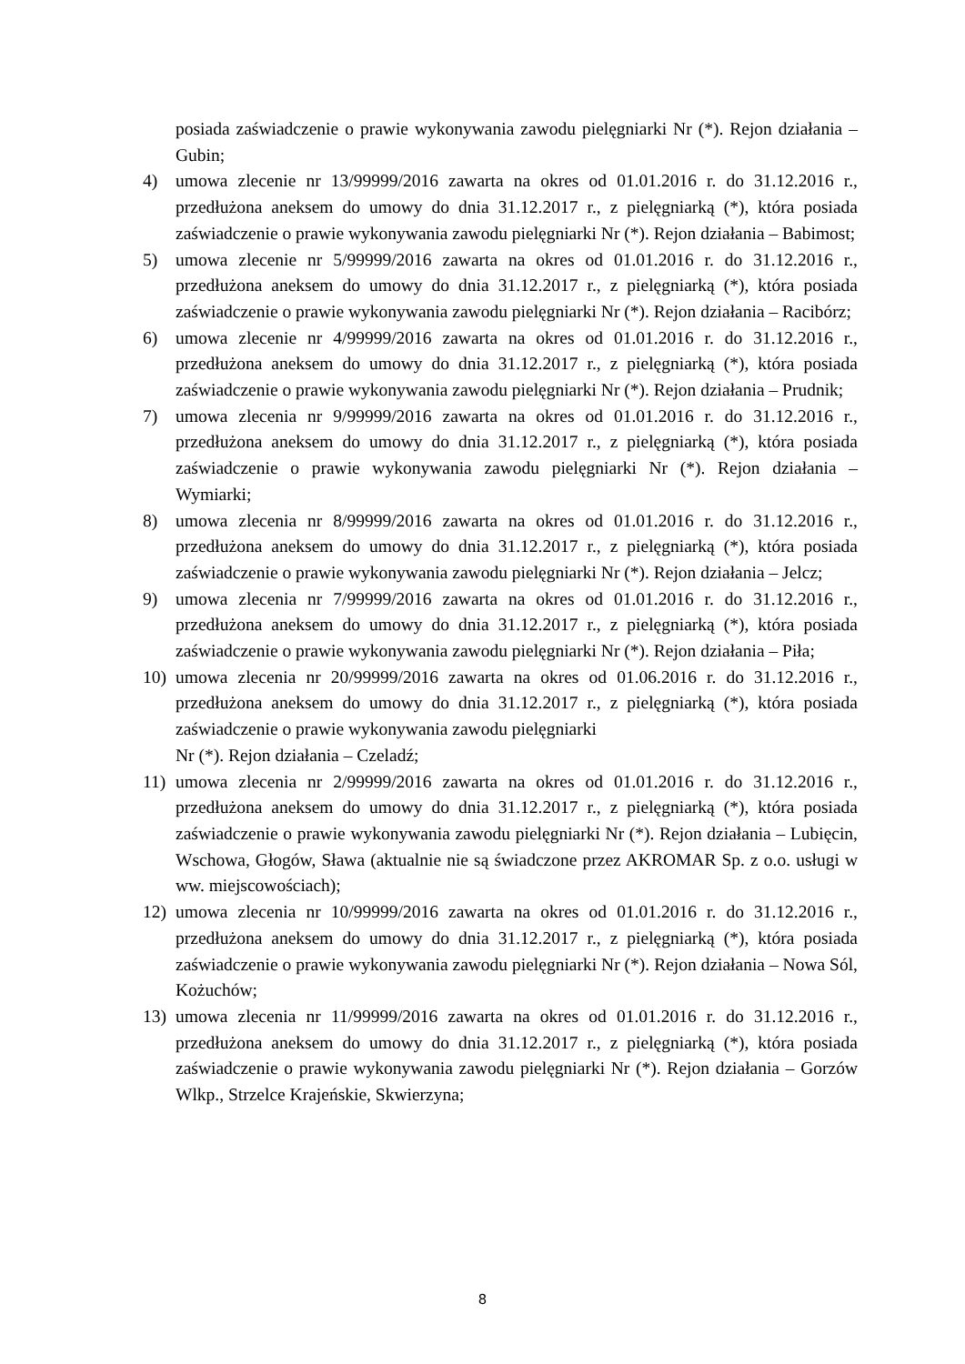posiada zaświadczenie o prawie wykonywania zawodu pielęgniarki Nr (*). Rejon działania – Gubin;
4) umowa zlecenie nr 13/99999/2016 zawarta na okres od 01.01.2016 r. do 31.12.2016 r., przedłużona aneksem do umowy do dnia 31.12.2017 r., z pielęgniarką (*), która posiada zaświadczenie o prawie wykonywania zawodu pielęgniarki Nr (*). Rejon działania – Babimost;
5) umowa zlecenie nr 5/99999/2016 zawarta na okres od 01.01.2016 r. do 31.12.2016 r., przedłużona aneksem do umowy do dnia 31.12.2017 r., z pielęgniarką (*), która posiada zaświadczenie o prawie wykonywania zawodu pielęgniarki Nr (*). Rejon działania – Racibórz;
6) umowa zlecenie nr 4/99999/2016 zawarta na okres od 01.01.2016 r. do 31.12.2016 r., przedłużona aneksem do umowy do dnia 31.12.2017 r., z pielęgniarką (*), która posiada zaświadczenie o prawie wykonywania zawodu pielęgniarki Nr (*). Rejon działania – Prudnik;
7) umowa zlecenia nr 9/99999/2016 zawarta na okres od 01.01.2016 r. do 31.12.2016 r., przedłużona aneksem do umowy do dnia 31.12.2017 r., z pielęgniarką (*), która posiada zaświadczenie o prawie wykonywania zawodu pielęgniarki Nr (*). Rejon działania – Wymiarki;
8) umowa zlecenia nr 8/99999/2016 zawarta na okres od 01.01.2016 r. do 31.12.2016 r., przedłużona aneksem do umowy do dnia 31.12.2017 r., z pielęgniarką (*), która posiada zaświadczenie o prawie wykonywania zawodu pielęgniarki Nr (*). Rejon działania – Jelcz;
9) umowa zlecenia nr 7/99999/2016 zawarta na okres od 01.01.2016 r. do 31.12.2016 r., przedłużona aneksem do umowy do dnia 31.12.2017 r., z pielęgniarką (*), która posiada zaświadczenie o prawie wykonywania zawodu pielęgniarki Nr (*). Rejon działania – Piła;
10) umowa zlecenia nr 20/99999/2016 zawarta na okres od 01.06.2016 r. do 31.12.2016 r., przedłużona aneksem do umowy do dnia 31.12.2017 r., z pielęgniarką (*), która posiada zaświadczenie o prawie wykonywania zawodu pielęgniarki
Nr (*). Rejon działania – Czeladź;
11) umowa zlecenia nr 2/99999/2016 zawarta na okres od 01.01.2016 r. do 31.12.2016 r., przedłużona aneksem do umowy do dnia 31.12.2017 r., z pielęgniarką (*), która posiada zaświadczenie o prawie wykonywania zawodu pielęgniarki Nr (*). Rejon działania – Lubięcin, Wschowa, Głogów, Sława (aktualnie nie są świadczone przez AKROMAR Sp. z o.o. usługi w ww. miejscowościach);
12) umowa zlecenia nr 10/99999/2016 zawarta na okres od 01.01.2016 r. do 31.12.2016 r., przedłużona aneksem do umowy do dnia 31.12.2017 r., z pielęgniarką (*), która posiada zaświadczenie o prawie wykonywania zawodu pielęgniarki Nr (*). Rejon działania – Nowa Sól, Kożuchów;
13) umowa zlecenia nr 11/99999/2016 zawarta na okres od 01.01.2016 r. do 31.12.2016 r., przedłużona aneksem do umowy do dnia 31.12.2017 r., z pielęgniarką (*), która posiada zaświadczenie o prawie wykonywania zawodu pielęgniarki Nr (*). Rejon działania – Gorzów Wlkp., Strzelce Krajeńskie, Skwierzyna;
8